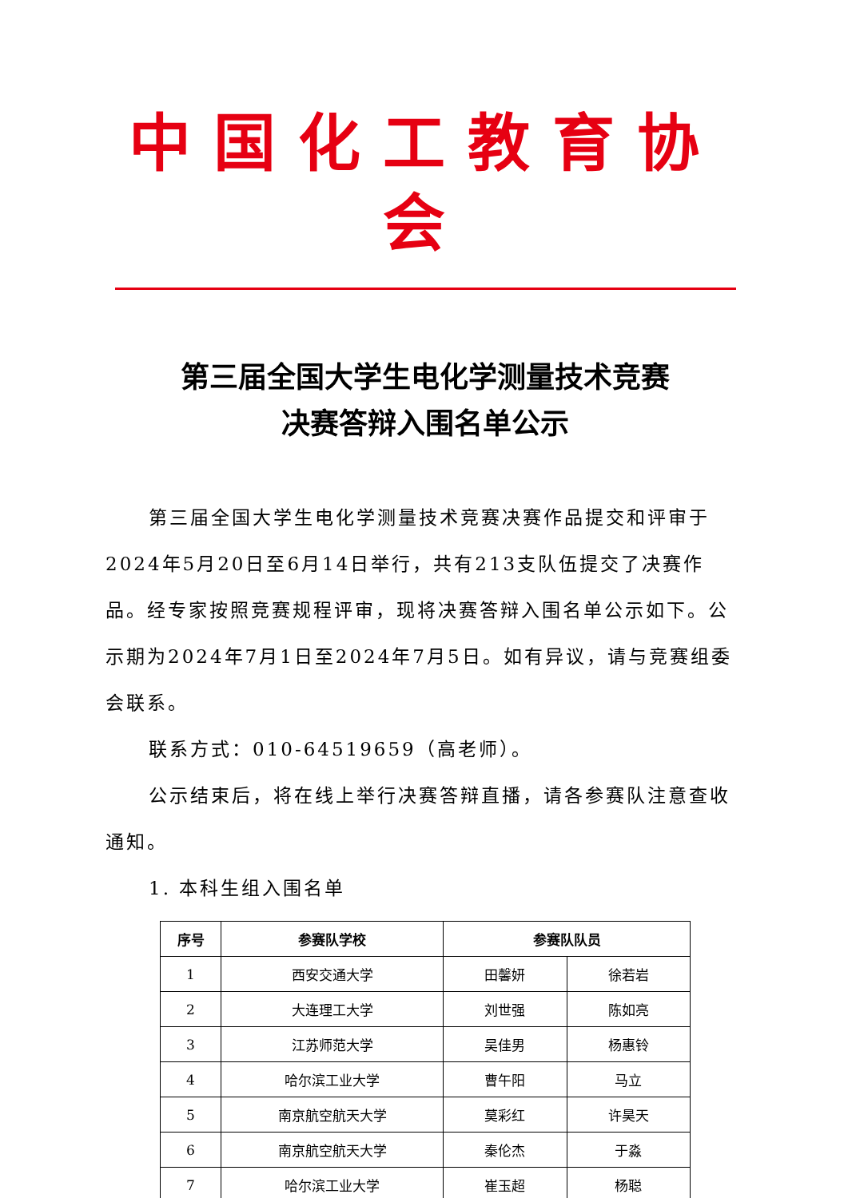中国化工教育协会
第三届全国大学生电化学测量技术竞赛
决赛答辩入围名单公示
第三届全国大学生电化学测量技术竞赛决赛作品提交和评审于2024年5月20日至6月14日举行，共有213支队伍提交了决赛作品。经专家按照竞赛规程评审，现将决赛答辩入围名单公示如下。公示期为2024年7月1日至2024年7月5日。如有异议，请与竞赛组委会联系。
联系方式：010-64519659（高老师）。
公示结束后，将在线上举行决赛答辩直播，请各参赛队注意查收通知。
1. 本科生组入围名单
| 序号 | 参赛队学校 | 参赛队队员 | |
| --- | --- | --- | --- |
| 1 | 西安交通大学 | 田馨妍 | 徐若岩 |
| 2 | 大连理工大学 | 刘世强 | 陈如亮 |
| 3 | 江苏师范大学 | 吴佳男 | 杨惠铃 |
| 4 | 哈尔滨工业大学 | 曹午阳 | 马立 |
| 5 | 南京航空航天大学 | 莫彩红 | 许昊天 |
| 6 | 南京航空航天大学 | 秦伦杰 | 于淼 |
| 7 | 哈尔滨工业大学 | 崔玉超 | 杨聪 |